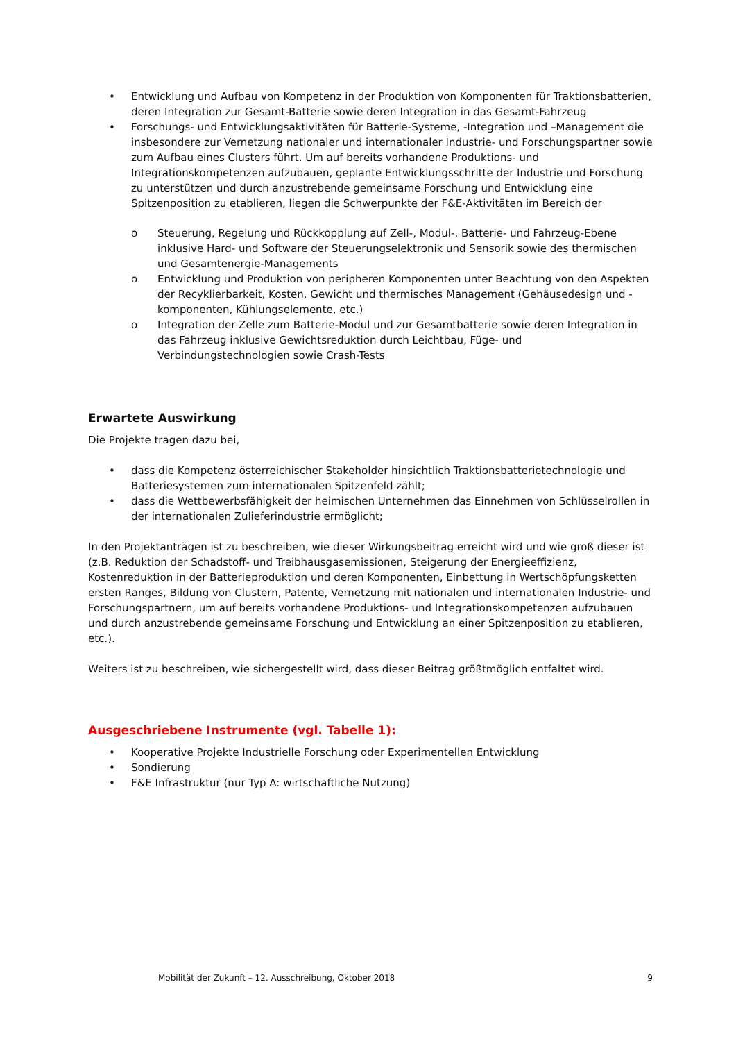• Entwicklung und Aufbau von Kompetenz in der Produktion von Komponenten für Traktionsbatterien, deren Integration zur Gesamt-Batterie sowie deren Integration in das Gesamt-Fahrzeug
• Forschungs- und Entwicklungsaktivitäten für Batterie-Systeme, -Integration und –Management die insbesondere zur Vernetzung nationaler und internationaler Industrie- und Forschungspartner sowie zum Aufbau eines Clusters führt. Um auf bereits vorhandene Produktions- und Integrationskompetenzen aufzubauen, geplante Entwicklungsschritte der Industrie und Forschung zu unterstützen und durch anzustrebende gemeinsame Forschung und Entwicklung eine Spitzenposition zu etablieren, liegen die Schwerpunkte der F&E-Aktivitäten im Bereich der
o Steuerung, Regelung und Rückkopplung auf Zell-, Modul-, Batterie- und Fahrzeug-Ebene inklusive Hard- und Software der Steuerungselektronik und Sensorik sowie des thermischen und Gesamtenergie-Managements
o Entwicklung und Produktion von peripheren Komponenten unter Beachtung von den Aspekten der Recyklierbarkeit, Kosten, Gewicht und thermisches Management (Gehäusedesign und -komponenten, Kühlungselemente, etc.)
o Integration der Zelle zum Batterie-Modul und zur Gesamtbatterie sowie deren Integration in das Fahrzeug inklusive Gewichtsreduktion durch Leichtbau, Füge- und Verbindungstechnologien sowie Crash-Tests
Erwartete Auswirkung
Die Projekte tragen dazu bei,
• dass die Kompetenz österreichischer Stakeholder hinsichtlich Traktionsbatterietechnologie und Batteriesystemen zum internationalen Spitzenfeld zählt;
• dass die Wettbewerbsfähigkeit der heimischen Unternehmen das Einnehmen von Schlüsselrollen in der internationalen Zulieferindustrie ermöglicht;
In den Projektanträgen ist zu beschreiben, wie dieser Wirkungsbeitrag erreicht wird und wie groß dieser ist (z.B. Reduktion der Schadstoff- und Treibhausgasemissionen, Steigerung der Energieeffizienz, Kostenreduktion in der Batterieproduktion und deren Komponenten, Einbettung in Wertschöpfungsketten ersten Ranges, Bildung von Clustern, Patente, Vernetzung mit nationalen und internationalen Industrie- und Forschungspartnern, um auf bereits vorhandene Produktions- und Integrationskompetenzen aufzubauen und durch anzustrebende gemeinsame Forschung und Entwicklung an einer Spitzenposition zu etablieren, etc.).
Weiters ist zu beschreiben, wie sichergestellt wird, dass dieser Beitrag größtmöglich entfaltet wird.
Ausgeschriebene Instrumente (vgl. Tabelle 1):
• Kooperative Projekte Industrielle Forschung oder Experimentellen Entwicklung
• Sondierung
• F&E Infrastruktur (nur Typ A: wirtschaftliche Nutzung)
Mobilität der Zukunft – 12. Ausschreibung, Oktober 2018 9